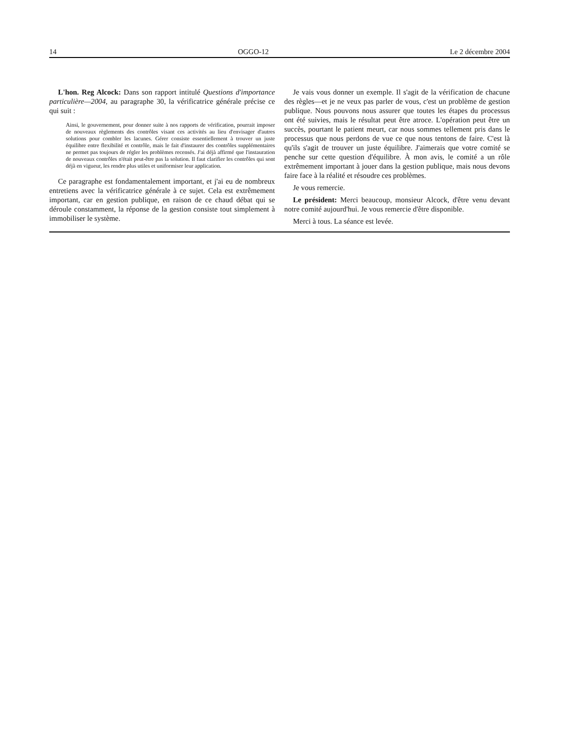14 OGGO-12 Le 2 décembre 2004
L'hon. Reg Alcock: Dans son rapport intitulé Questions d'importance particulière—2004, au paragraphe 30, la vérificatrice générale précise ce qui suit :
Ainsi, le gouvernement, pour donner suite à nos rapports de vérification, pourrait imposer de nouveaux règlements des contrôles visant ces activités au lieu d'envisager d'autres solutions pour combler les lacunes. Gérer consiste essentiellement à trouver un juste équilibre entre flexibilité et contrôle, mais le fait d'instaurer des contrôles supplémentaires ne permet pas toujours de régler les problèmes recensés. J'ai déjà affirmé que l'instauration de nouveaux contrôles n'était peut-être pas la solution. Il faut clarifier les contrôles qui sont déjà en vigueur, les rendre plus utiles et uniformiser leur application.
Ce paragraphe est fondamentalement important, et j'ai eu de nombreux entretiens avec la vérificatrice générale à ce sujet. Cela est extrêmement important, car en gestion publique, en raison de ce chaud débat qui se déroule constamment, la réponse de la gestion consiste tout simplement à immobiliser le système.
Je vais vous donner un exemple. Il s'agit de la vérification de chacune des règles—et je ne veux pas parler de vous, c'est un problème de gestion publique. Nous pouvons nous assurer que toutes les étapes du processus ont été suivies, mais le résultat peut être atroce. L'opération peut être un succès, pourtant le patient meurt, car nous sommes tellement pris dans le processus que nous perdons de vue ce que nous tentons de faire. C'est là qu'ils s'agit de trouver un juste équilibre. J'aimerais que votre comité se penche sur cette question d'équilibre. À mon avis, le comité a un rôle extrêmement important à jouer dans la gestion publique, mais nous devons faire face à la réalité et résoudre ces problèmes.
Je vous remercie.
Le président: Merci beaucoup, monsieur Alcock, d'être venu devant notre comité aujourd'hui. Je vous remercie d'être disponible.
Merci à tous. La séance est levée.